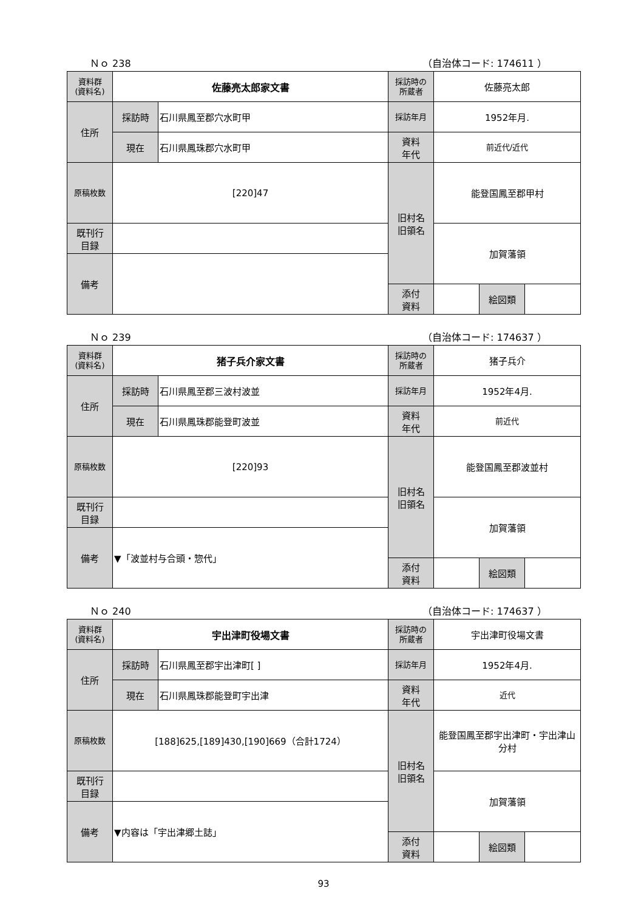Ｎｏ 238 （自治体コード: 174611 ）
| 資料群 (資料名) | 佐藤亮太郎家文書 | | 採訪時の 所蔵者 | 佐藤亮太郎 | | |
| 住所 | 採訪時 | 石川県鳳至郡穴水町甲 | 採訪年月 | 1952年月. | | |
| | 現在 | 石川県鳳珠郡穴水町甲 | 資料 年代 | 前近代/近代 | | |
| 原稿枚数 | [220]47 | | 旧村名 旧領名 | 能登国鳳至郡甲村 | | |
| 既刊行 目録 | | | | 加賀藩領 | | |
| 備考 | | | | | | |
| | | | 添付 資料 | | 絵図類 | |
Ｎｏ 239 （自治体コード: 174637 ）
| 資料群 (資料名) | 猪子兵介家文書 | | 採訪時の 所蔵者 | 猪子兵介 | | |
| 住所 | 採訪時 | 石川県鳳至郡三波村波並 | 採訪年月 | 1952年4月. | | |
| | 現在 | 石川県鳳珠郡能登町波並 | 資料 年代 | 前近代 | | |
| 原稿枚数 | [220]93 | | 旧村名 旧領名 | 能登国鳳至郡波並村 | | |
| 既刊行 目録 | | | | 加賀藩領 | | |
| 備考 | ▼「波並村与合頭・惣代」 | | | | | |
| | | | 添付 資料 | | 絵図類 | |
Ｎｏ 240 （自治体コード: 174637 ）
| 資料群 (資料名) | 宇出津町役場文書 | | 採訪時の 所蔵者 | 宇出津町役場文書 | | |
| 住所 | 採訪時 | 石川県鳳至郡宇出津町[ ] | 採訪年月 | 1952年4月. | | |
| | 現在 | 石川県鳳珠郡能登町宇出津 | 資料 年代 | 近代 | | |
| 原稿枚数 | [188]625,[189]430,[190]669（合計1724） | | 旧村名 旧領名 | 能登国鳳至郡宇出津町・宇出津山分村 | | |
| 既刊行 目録 | | | | 加賀藩領 | | |
| 備考 | ▼内容は「宇出津郷土誌」 | | | | | |
| | | | 添付 資料 | | 絵図類 | |
93